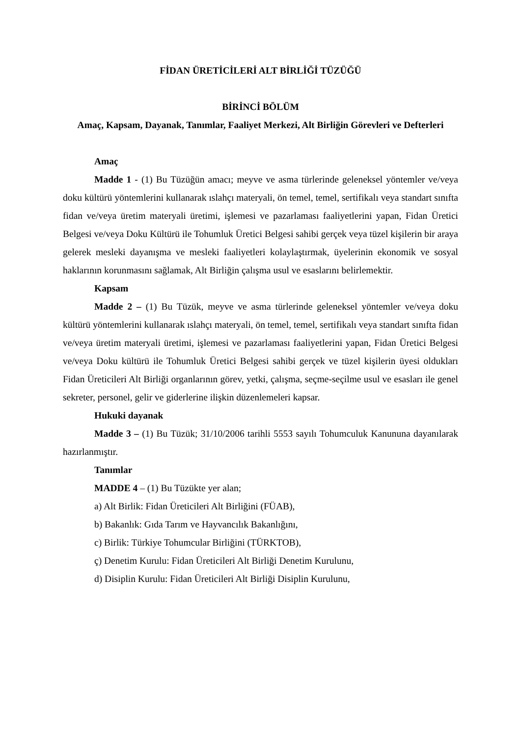FİDAN ÜRETİCİLERİ ALT BİRLİĞİ TÜZÜĞÜ
BİRİNCİ BÖLÜM
Amaç, Kapsam, Dayanak, Tanımlar, Faaliyet Merkezi, Alt Birliğin Görevleri ve Defterleri
Amaç
Madde 1 - (1) Bu Tüzüğün amacı; meyve ve asma türlerinde geleneksel yöntemler ve/veya doku kültürü yöntemlerini kullanarak ıslahçı materyali, ön temel, temel, sertifikalı veya standart sınıfta fidan ve/veya üretim materyali üretimi, işlemesi ve pazarlaması faaliyetlerini yapan, Fidan Üretici Belgesi ve/veya Doku Kültürü ile Tohumluk Üretici Belgesi sahibi gerçek veya tüzel kişilerin bir araya gelerek mesleki dayanışma ve mesleki faaliyetleri kolaylaştırmak, üyelerinin ekonomik ve sosyal haklarının korunmasını sağlamak, Alt Birliğin çalışma usul ve esaslarını belirlemektir.
Kapsam
Madde 2 – (1) Bu Tüzük, meyve ve asma türlerinde geleneksel yöntemler ve/veya doku kültürü yöntemlerini kullanarak ıslahçı materyali, ön temel, temel, sertifikalı veya standart sınıfta fidan ve/veya üretim materyali üretimi, işlemesi ve pazarlaması faaliyetlerini yapan, Fidan Üretici Belgesi ve/veya Doku kültürü ile Tohumluk Üretici Belgesi sahibi gerçek ve tüzel kişilerin üyesi oldukları Fidan Üreticileri Alt Birliği organlarının görev, yetki, çalışma, seçme-seçilme usul ve esasları ile genel sekreter, personel, gelir ve giderlerine ilişkin düzenlemeleri kapsar.
Hukuki dayanak
Madde 3 – (1) Bu Tüzük; 31/10/2006 tarihli 5553 sayılı Tohumculuk Kanununa dayanılarak hazırlanmıştır.
Tanımlar
MADDE 4 – (1) Bu Tüzükte yer alan;
a) Alt Birlik: Fidan Üreticileri Alt Birliğini (FÜAB),
b) Bakanlık: Gıda Tarım ve Hayvancılık Bakanlığını,
c) Birlik: Türkiye Tohumcular Birliğini (TÜRKTOB),
ç) Denetim Kurulu: Fidan Üreticileri Alt Birliği Denetim Kurulunu,
d) Disiplin Kurulu: Fidan Üreticileri Alt Birliği Disiplin Kurulunu,